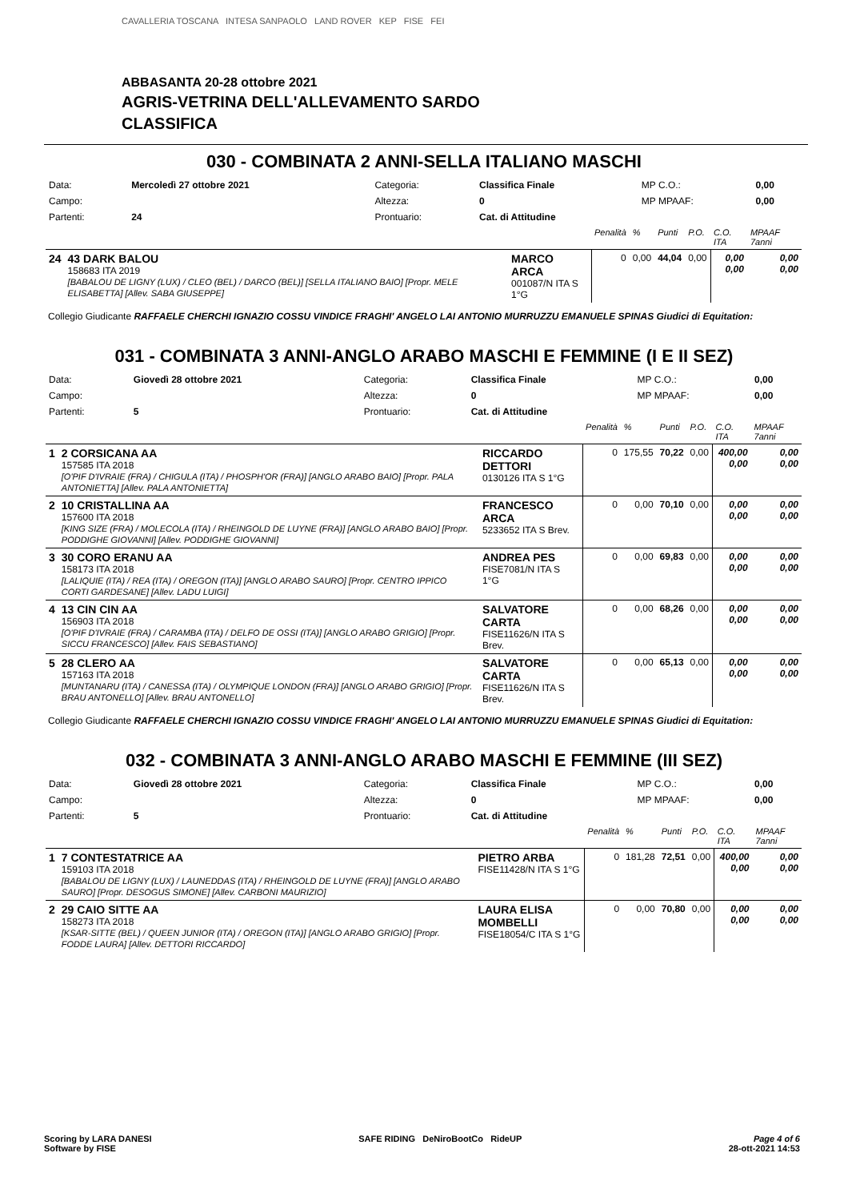CAVALLERIA TOSCANA INTESA SANPAOLO LAND ROVER KEP FISE FEI
ABBASANTA 20-28 ottobre 2021
AGRIS-VETRINA DELL'ALLEVAMENTO SARDO
CLASSIFICA
030 - COMBINATA 2 ANNI-SELLA ITALIANO MASCHI
| Data: | Mercoledì 27 ottobre 2021 | Categoria: | Classifica Finale | MP C.O.: | 0,00 |
| Campo: | | Altezza: | 0 | MP MPAAF: | 0,00 |
| Partenti: | 24 | Prontuario: | Cat. di Attitudine | | |
| | | | Penalità | % | Punti | P.O. | C.O. ITA | MPAAF 7anni |
| 24 | 43 DARK BALOU 158683 ITA 2019 [BABALOU DE LIGNY (LUX) / CLEO (BEL) / DARCO (BEL)] [SELLA ITALIANO BAIO] [Propr. MELE ELISABETTA] [Allev. SABA GIUSEPPE] | MARCO ARCA 001087/N ITA S 1°G | 0 | 0,00 | 44,04 | 0,00 | 0,00 0,00 | 0,00 0,00 |
Collegio Giudicante RAFFAELE CHERCHI IGNAZIO COSSU VINDICE FRAGHI' ANGELO LAI ANTONIO MURRUZZU EMANUELE SPINAS Giudici di Equitation:
031 - COMBINATA 3 ANNI-ANGLO ARABO MASCHI E FEMMINE (I E II SEZ)
| Data: | Giovedì 28 ottobre 2021 | Categoria: | Classifica Finale | MP C.O.: | 0,00 |
| Campo: | | Altezza: | 0 | MP MPAAF: | 0,00 |
| Partenti: | 5 | Prontuario: | Cat. di Attitudine | | |
| | | | Penalità | % | Punti | P.O. | C.O. ITA | MPAAF 7anni |
| 1 | 2 CORSICANA AA 157585 ITA 2018 [O'PIF D'IVRAIE (FRA) / CHIGULA (ITA) / PHOSPH'OR (FRA)] [ANGLO ARABO BAIO] [Propr. PALA ANTONIETTA] [Allev. PALA ANTONIETTA] | RICCARDO DETTORI 0130126 ITA S 1°G | 0 | 175,55 | 70,22 | 0,00 | 400,00 0,00 | 0,00 0,00 |
| 2 | 10 CRISTALLINA AA 157600 ITA 2018 [KING SIZE (FRA) / MOLECOLA (ITA) / RHEINGOLD DE LUYNE (FRA)] [ANGLO ARABO BAIO] [Propr. PODDIGHE GIOVANNI] [Allev. PODDIGHE GIOVANNI] | FRANCESCO ARCA 5233652 ITA S Brev. | 0 | 0,00 | 70,10 | 0,00 | 0,00 0,00 | 0,00 0,00 |
| 3 | 30 CORO ERANU AA 158173 ITA 2018 [LALIQUIE (ITA) / REA (ITA) / OREGON (ITA)] [ANGLO ARABO SAURO] [Propr. CENTRO IPPICO CORTI GARDESANE] [Allev. LADU LUIGI] | ANDREA PES FISE7081/N ITA S 1°G | 0 | 0,00 | 69,83 | 0,00 | 0,00 0,00 | 0,00 0,00 |
| 4 | 13 CIN CIN AA 156903 ITA 2018 [O'PIF D'IVRAIE (FRA) / CARAMBA (ITA) / DELFO DE OSSI (ITA)] [ANGLO ARABO GRIGIO] [Propr. SICCU FRANCESCO] [Allev. FAIS SEBASTIANO] | SALVATORE CARTA FISE11626/N ITA S Brev. | 0 | 0,00 | 68,26 | 0,00 | 0,00 0,00 | 0,00 0,00 |
| 5 | 28 CLERO AA 157163 ITA 2018 [MUNTANARU (ITA) / CANESSA (ITA) / OLYMPIQUE LONDON (FRA)] [ANGLO ARABO GRIGIO] [Propr. BRAU ANTONELLO] [Allev. BRAU ANTONELLO] | SALVATORE CARTA FISE11626/N ITA S Brev. | 0 | 0,00 | 65,13 | 0,00 | 0,00 0,00 | 0,00 0,00 |
Collegio Giudicante RAFFAELE CHERCHI IGNAZIO COSSU VINDICE FRAGHI' ANGELO LAI ANTONIO MURRUZZU EMANUELE SPINAS Giudici di Equitation:
032 - COMBINATA 3 ANNI-ANGLO ARABO MASCHI E FEMMINE (III SEZ)
| Data: | Giovedì 28 ottobre 2021 | Categoria: | Classifica Finale | MP C.O.: | 0,00 |
| Campo: | | Altezza: | 0 | MP MPAAF: | 0,00 |
| Partenti: | 5 | Prontuario: | Cat. di Attitudine | | |
| | | | Penalità | % | Punti | P.O. | C.O. ITA | MPAAF 7anni |
| 1 | 7 CONTESTATRICE AA 159103 ITA 2018 [BABALOU DE LIGNY (LUX) / LAUNEDDAS (ITA) / RHEINGOLD DE LUYNE (FRA)] [ANGLO ARABO SAURO] [Propr. DESOGUS SIMONE] [Allev. CARBONI MAURIZIO] | PIETRO ARBA FISE11428/N ITA S 1°G | 0 | 181,28 | 72,51 | 0,00 | 400,00 0,00 | 0,00 0,00 |
| 2 | 29 CAIO SITTE AA 158273 ITA 2018 [KSAR-SITTE (BEL) / QUEEN JUNIOR (ITA) / OREGON (ITA)] [ANGLO ARABO GRIGIO] [Propr. FODDE LAURA] [Allev. DETTORI RICCARDO] | LAURA ELISA MOMBELLI FISE18054/C ITA S 1°G | 0 | 0,00 | 70,80 | 0,00 | 0,00 0,00 | 0,00 0,00 |
Scoring by LARA DANESI
Software by FISE
SAFE RIDING DeNiroBootCo RideUP
Page 4 of 6
28-ott-2021 14:53